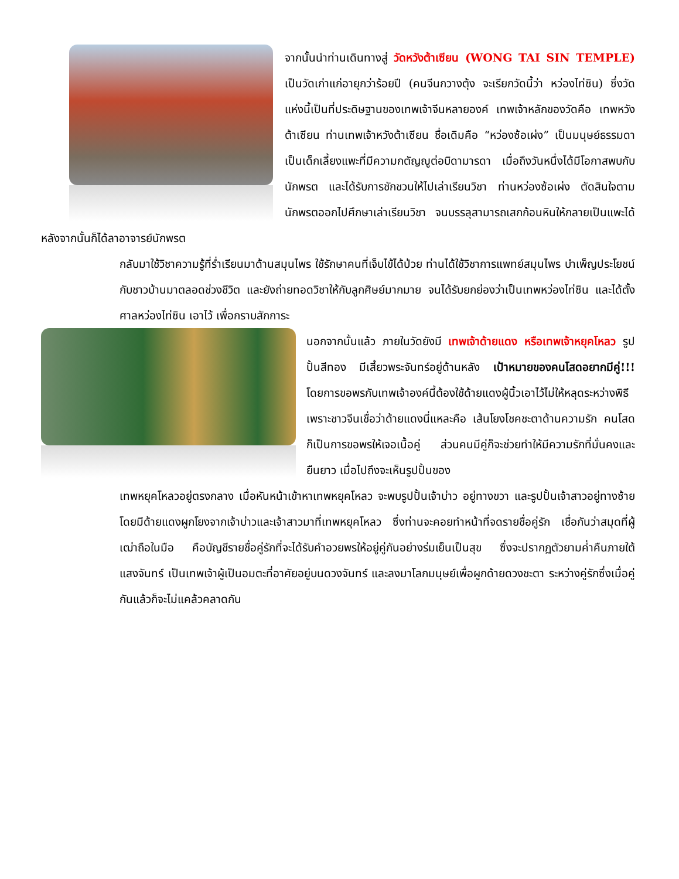จากนั้นนำท่านเดินทางสู่ วัดหวังต้าเซียน (WONG TAI SIN TEMPLE) เป็นวัดเก่าแก่อายุกว่าร้อยปี (คนจีนกวางตุ้ง จะเรียกวัดนี้ว่า หว่องไท่ซิน) ซึ่งวัดแห่งนี้เป็นที่ประดิษฐานของเทพเจ้าจีนหลายองค์ เทพเจ้าหลักของวัดคือ เทพหวังต้าเซียน ท่านเทพเจ้าหวังต้าเซียน ชื่อเดิมคือ “หว่องซ้อเผ่ง” เป็นมนุษย์ธรรมดา เป็นเด็กเลี้ยงแพะที่มีความกตัญญูต่อบิดามารดา เมื่อถึงวันหนึ่งได้มีโอกาสพบกับนักพรต และได้รับการชักชวนให้ไปเล่าเรียนวิชา ท่านหว่องซ้อเผ่ง ตัดสินใจตามนักพรตออกไปศึกษาเล่าเรียนวิชา จนบรรลุสามารถเสกก้อนหินให้กลายเป็นแพะได้ หลังจากนั้นก็ได้ลาอาจารย์นักพรต
กลับมาใช้วิชาความรู้ที่ร่ำเรียนมาด้านสมุนไพร ใช้รักษาคนที่เจ็บไข้ได้ป่วย ท่านได้ใช้วิชาการแพทย์สมุนไพร บำเพ็ญประโยชน์กับชาวบ้านมาตลอดช่วงชีวิต และยังถ่ายทอดวิชาให้กับลูกศิษย์มากมาย จนได้รับยกย่องว่าเป็นเทพหว่องไท่ซิน และได้ตั้งศาลหว่องไท่ซิน เอาไว้ เพื่อกราบสักการะ
นอกจากนั้นแล้ว ภายในวัดยังมี เทพเจ้าด้ายแดง หรือเทพเจ้าหยุคโหลว รูปปั้นสีทอง มีเสี้ยวพระจันทร์อยู่ด้านหลัง เป้าหมายของคนโสดอยากมีคู่!!! โดยการขอพรกับเทพเจ้าองค์นี้ต้องใช้ด้ายแดงผู้นิ้วเอาไว้ไม่ให้หลุดระหว่างพิธี เพราะชาวจีนเชื่อว่าด้ายแดงนี่แหละคือ เส้นโยงโชคชะตาด้านความรัก คนโสดก็เป็นการขอพรให้เจอเนื้อคู่ ส่วนคนมีคู่ก็จะช่วยทำให้มีความรักที่มั่นคงและยืนยาว เมื่อไปถึงจะเห็นรูปปั้นของ
เทพหยุคโหลวอยู่ตรงกลาง เมื่อหันหน้าเข้าหาเทพหยุคโหลว จะพบรูปปั้นเจ้าบ่าว อยู่ทางขวา และรูปปั้นเจ้าสาวอยู่ทางซ้าย โดยมีด้ายแดงผูกโยงจากเจ้าบ่าวและเจ้าสาวมาที่เทพหยุคโหลว ซึ่งท่านจะคอยทำหน้าที่จดรายชื่อคู่รัก เชื่อกันว่าสมุดที่ผู้เฒ่าถือในมือ คือบัญชีรายชื่อคู่รักที่จะได้รับคำอวยพรให้อยู่คู่กันอย่างร่มเย็นเป็นสุข ซึ่งจะปรากฏตัวยามค่ำคืนภายใต้แสงจันทร์ เป็นเทพเจ้าผู้เป็นอมตะที่อาศัยอยู่บนดวงจันทร์ และลงมาโลกมนุษย์เพื่อผูกด้ายดวงชะตา ระหว่างคู่รักซึ่งเมื่อคู่กันแล้วก็จะไม่แคล้วคลาดกัน